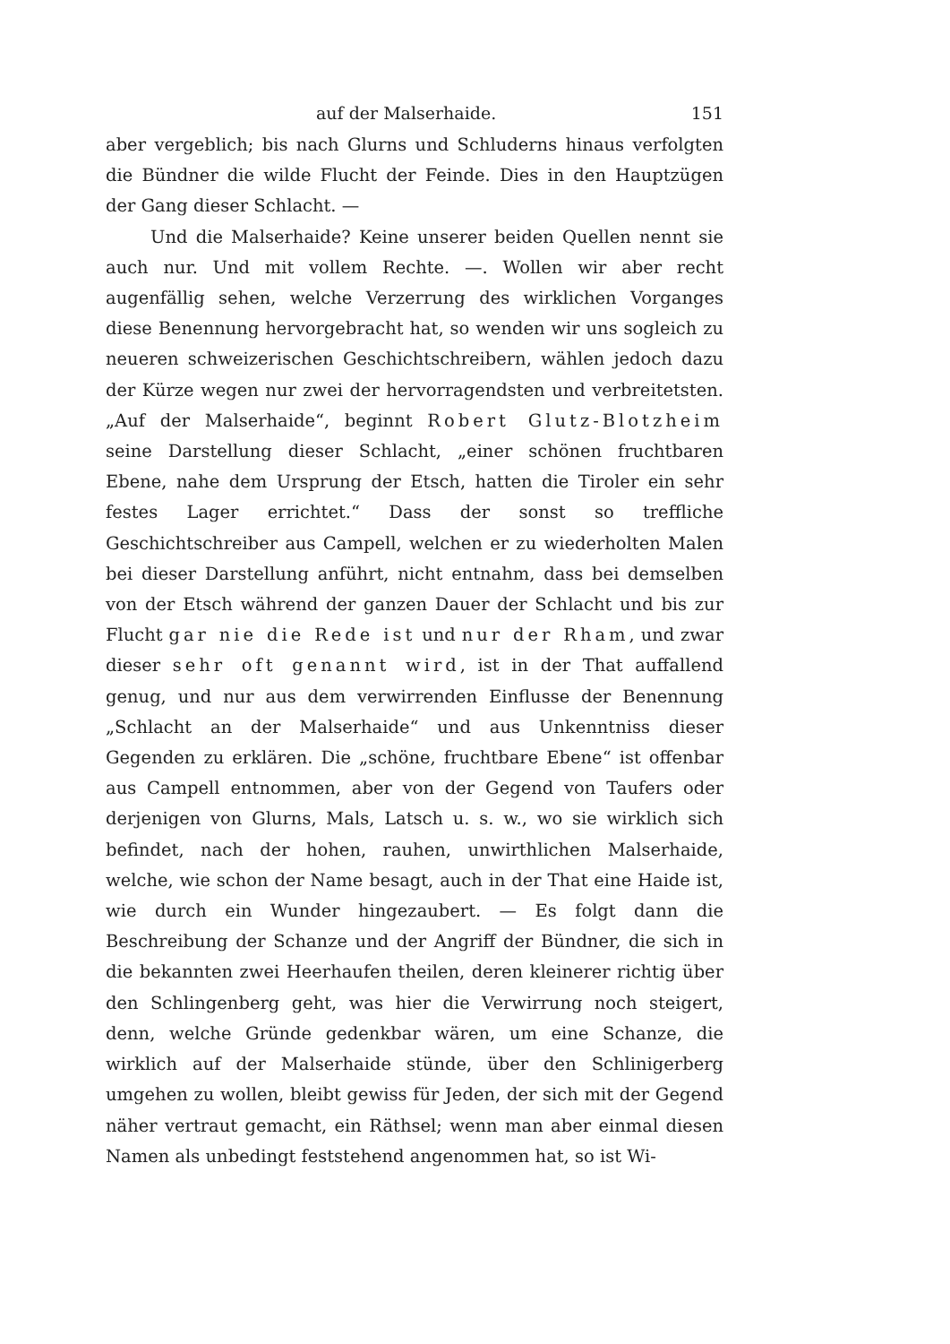auf der Malserhaide. 151
aber vergeblich; bis nach Glurns und Schluderns hinaus verfolgten die Bündner die wilde Flucht der Feinde. Dies in den Hauptzügen der Gang dieser Schlacht. —
Und die Malserhaide? Keine unserer beiden Quellen nennt sie auch nur. Und mit vollem Rechte. —. Wollen wir aber recht augenfällig sehen, welche Verzerrung des wirklichen Vorganges diese Benennung hervorgebracht hat, so wenden wir uns sogleich zu neueren schweizerischen Geschichtschreibern, wählen jedoch dazu der Kürze wegen nur zwei der hervorragendsten und verbreitetsten. „Auf der Malserhaide“, beginnt Robert Glutz-Blotzheim seine Darstellung dieser Schlacht, „einer schönen fruchtbaren Ebene, nahe dem Ursprung der Etsch, hatten die Tiroler ein sehr festes Lager errichtet.“ Dass der sonst so treffliche Geschichtschreiber aus Campell, welchen er zu wiederholten Malen bei dieser Darstellung anführt, nicht entnahm, dass bei demselben von der Etsch während der ganzen Dauer der Schlacht und bis zur Flucht gar nie die Rede ist und nur der Rham, und zwar dieser sehr oft genannt wird, ist in der That auffallend genug, und nur aus dem verwirrenden Einflusse der Benennung „Schlacht an der Malserhaide“ und aus Unkenntniss dieser Gegenden zu erklären. Die „schöne, fruchtbare Ebene“ ist offenbar aus Campell entnommen, aber von der Gegend von Taufers oder derjenigen von Glurns, Mals, Latsch u. s. w., wo sie wirklich sich befindet, nach der hohen, rauhen, unwirthlichen Malserhaide, welche, wie schon der Name besagt, auch in der That eine Haide ist, wie durch ein Wunder hingezaubert. — Es folgt dann die Beschreibung der Schanze und der Angriff der Bündner, die sich in die bekannten zwei Heerhaufen theilen, deren kleinerer richtig über den Schlingenberg geht, was hier die Verwirrung noch steigert, denn, welche Gründe gedenkbar wären, um eine Schanze, die wirklich auf der Malserhaide stünde, über den Schlinigerberg umgehen zu wollen, bleibt gewiss für Jeden, der sich mit der Gegend näher vertraut gemacht, ein Räthsel; wenn man aber einmal diesen Namen als unbedingt feststehend angenommen hat, so ist Wi-